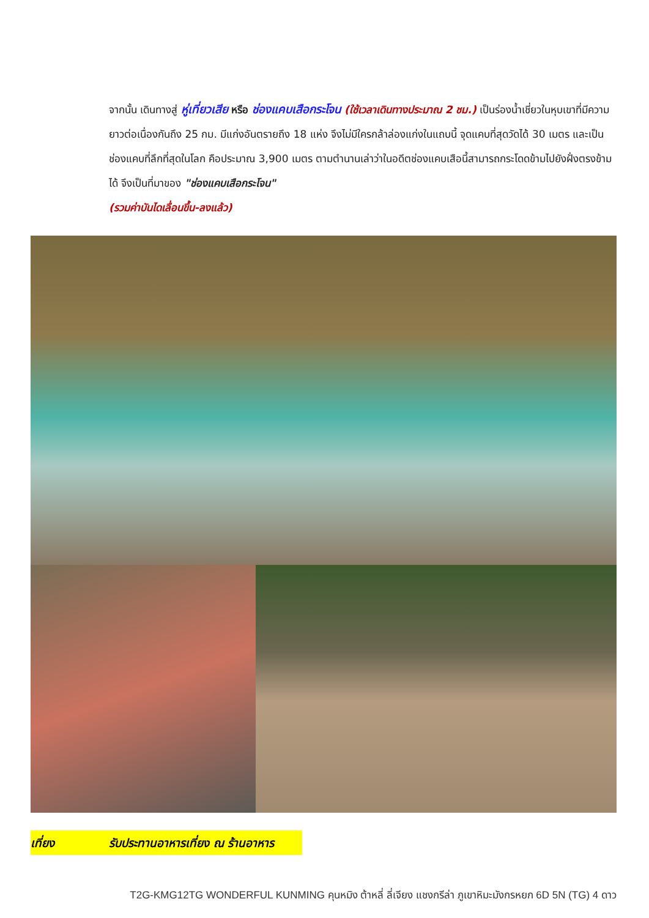จากนั้น เดินทางสู่ หู่เที่ยวเสีย หรือ ช่องแคบเสือกระโจน (ใช้เวลาเดินทางประมาณ 2 ชม.) เป็นร่องน้ำเชี่ยวในหุบเขาที่มีความยาวต่อเนื่องกันถึง 25 กม. มีแก่งอันตรายถึง 18 แห่ง จึงไม่มีใครกล้าล่องแก่งในแถบนี้ จุดแคบที่สุดวัดได้ 30 เมตร และเป็นช่องแคบที่ลึกที่สุดในโลก คือประมาณ 3,900 เมตร ตามตำนานเล่าว่าในอดีตช่องแคบเสือนี้สามารถกระโดดข้ามไปยังฝั่งตรงข้ามได้ จึงเป็นที่มาของ "ช่องแคบเสือกระโจน"
(รวมค่าบันไดเลื่อนขึ้น-ลงแล้ว)
เที่ยง รับประทานอาหารเที่ยง ณ ร้านอาหาร
T2G-KMG12TG WONDERFUL KUNMING คุนหมิง ต้าหลี่ ลี่เจียง แชงกรีล่า ภูเขาหิมะมังกรหยก 6D 5N (TG) 4 ดาว